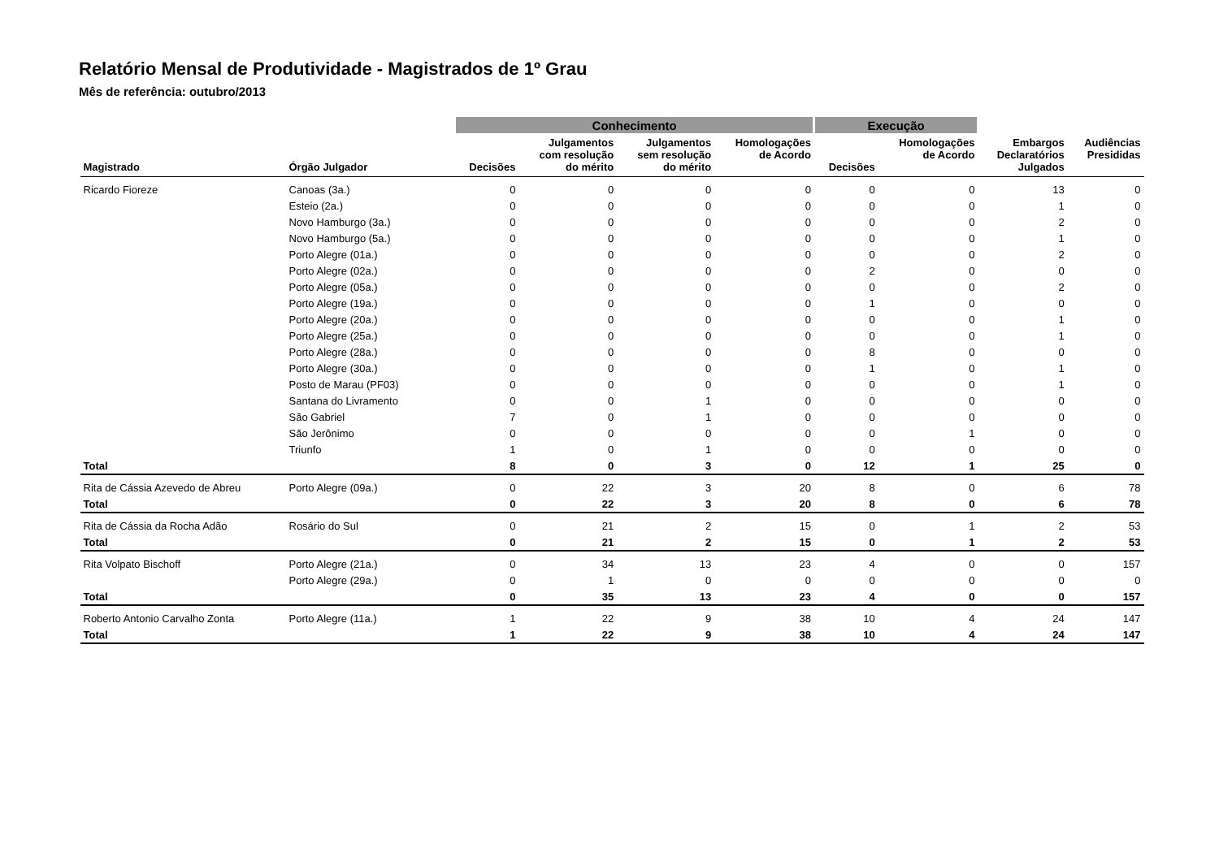Relatório Mensal de Produtividade - Magistrados de 1º Grau
Mês de referência: outubro/2013
| | | Conhecimento | | | | Execução | | | |
| --- | --- | --- | --- | --- | --- | --- | --- | --- | --- |
| Magistrado | Órgão Julgador | Decisões | Julgamentos com resolução do mérito | Julgamentos sem resolução do mérito | Homologações de Acordo | Decisões | Homologações de Acordo | Embargos Declaratórios Julgados | Audiências Presididas |
| Ricardo Fioreze | Canoas (3a.) | 0 | 0 | 0 | 0 | 0 | 0 | 13 | 0 |
| | Esteio (2a.) | 0 | 0 | 0 | 0 | 0 | 0 | 1 | 0 |
| | Novo Hamburgo (3a.) | 0 | 0 | 0 | 0 | 0 | 0 | 2 | 0 |
| | Novo Hamburgo (5a.) | 0 | 0 | 0 | 0 | 0 | 0 | 1 | 0 |
| | Porto Alegre (01a.) | 0 | 0 | 0 | 0 | 0 | 0 | 2 | 0 |
| | Porto Alegre (02a.) | 0 | 0 | 0 | 0 | 2 | 0 | 0 | 0 |
| | Porto Alegre (05a.) | 0 | 0 | 0 | 0 | 0 | 0 | 2 | 0 |
| | Porto Alegre (19a.) | 0 | 0 | 0 | 0 | 1 | 0 | 0 | 0 |
| | Porto Alegre (20a.) | 0 | 0 | 0 | 0 | 0 | 0 | 1 | 0 |
| | Porto Alegre (25a.) | 0 | 0 | 0 | 0 | 0 | 0 | 1 | 0 |
| | Porto Alegre (28a.) | 0 | 0 | 0 | 0 | 8 | 0 | 0 | 0 |
| | Porto Alegre (30a.) | 0 | 0 | 0 | 0 | 1 | 0 | 1 | 0 |
| | Posto de Marau (PF03) | 0 | 0 | 0 | 0 | 0 | 0 | 1 | 0 |
| | Santana do Livramento | 0 | 0 | 1 | 0 | 0 | 0 | 0 | 0 |
| | São Gabriel | 7 | 0 | 1 | 0 | 0 | 0 | 0 | 0 |
| | São Jerônimo | 0 | 0 | 0 | 0 | 0 | 1 | 0 | 0 |
| | Triunfo | 1 | 0 | 1 | 0 | 0 | 0 | 0 | 0 |
| Total | | 8 | 0 | 3 | 0 | 12 | 1 | 25 | 0 |
| Rita de Cássia Azevedo de Abreu | Porto Alegre (09a.) | 0 | 22 | 3 | 20 | 8 | 0 | 6 | 78 |
| Total | | 0 | 22 | 3 | 20 | 8 | 0 | 6 | 78 |
| Rita de Cássia da Rocha Adão | Rosário do Sul | 0 | 21 | 2 | 15 | 0 | 1 | 2 | 53 |
| Total | | 0 | 21 | 2 | 15 | 0 | 1 | 2 | 53 |
| Rita Volpato Bischoff | Porto Alegre (21a.) | 0 | 34 | 13 | 23 | 4 | 0 | 0 | 157 |
| | Porto Alegre (29a.) | 0 | 1 | 0 | 0 | 0 | 0 | 0 | 0 |
| Total | | 0 | 35 | 13 | 23 | 4 | 0 | 0 | 157 |
| Roberto Antonio Carvalho Zonta | Porto Alegre (11a.) | 1 | 22 | 9 | 38 | 10 | 4 | 24 | 147 |
| Total | | 1 | 22 | 9 | 38 | 10 | 4 | 24 | 147 |